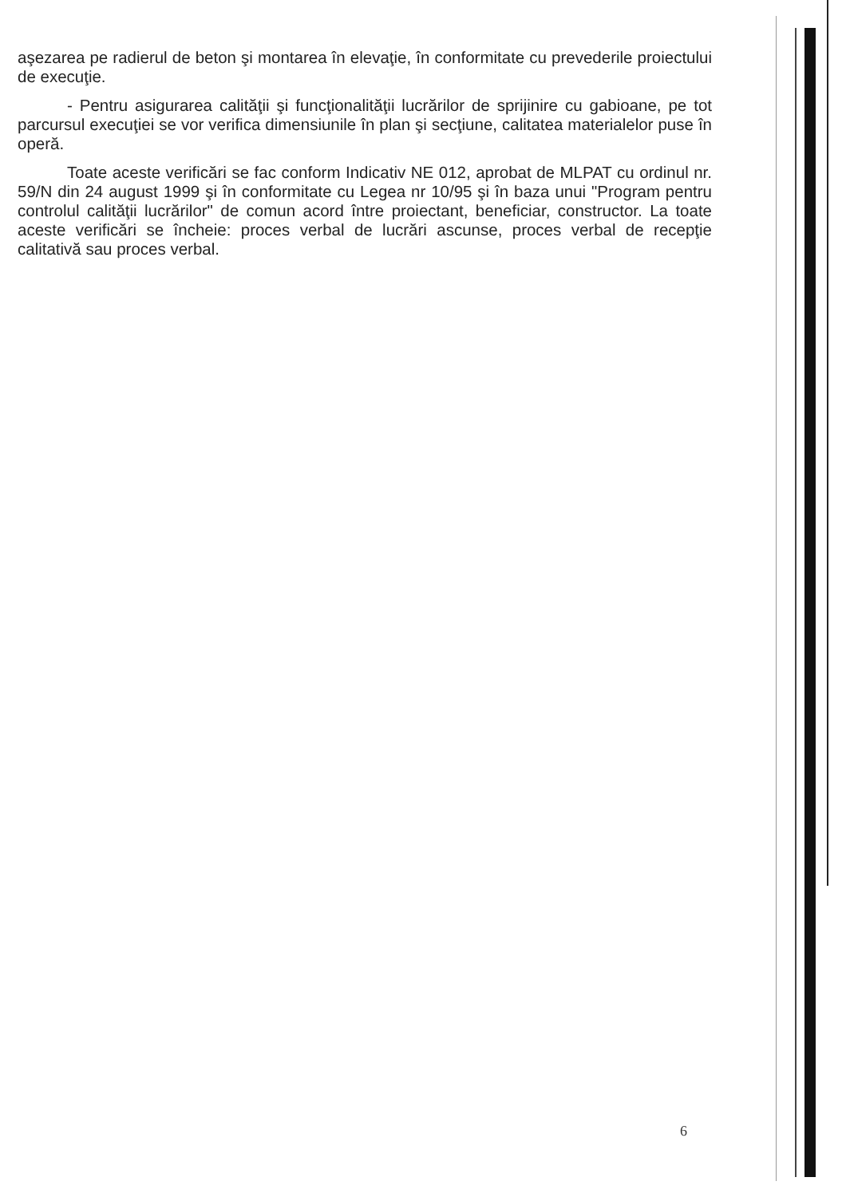aşezarea pe radierul de beton şi montarea în elevaţie, în conformitate cu prevederile proiectului de execuţie.
- Pentru asigurarea calităţii şi funcţionalităţii lucrărilor de sprijinire cu gabioane, pe tot parcursul execuţiei se vor verifica dimensiunile în plan şi secţiune, calitatea materialelor puse în operă.
Toate aceste verificări se fac conform Indicativ NE 012, aprobat de MLPAT cu ordinul nr. 59/N din 24 august 1999 şi în conformitate cu Legea nr 10/95 şi în baza unui "Program pentru controlul calităţii lucrărilor" de comun acord între proiectant, beneficiar, constructor. La toate aceste verificări se încheie: proces verbal de lucrări ascunse, proces verbal de recepţie calitativă sau proces verbal.
6